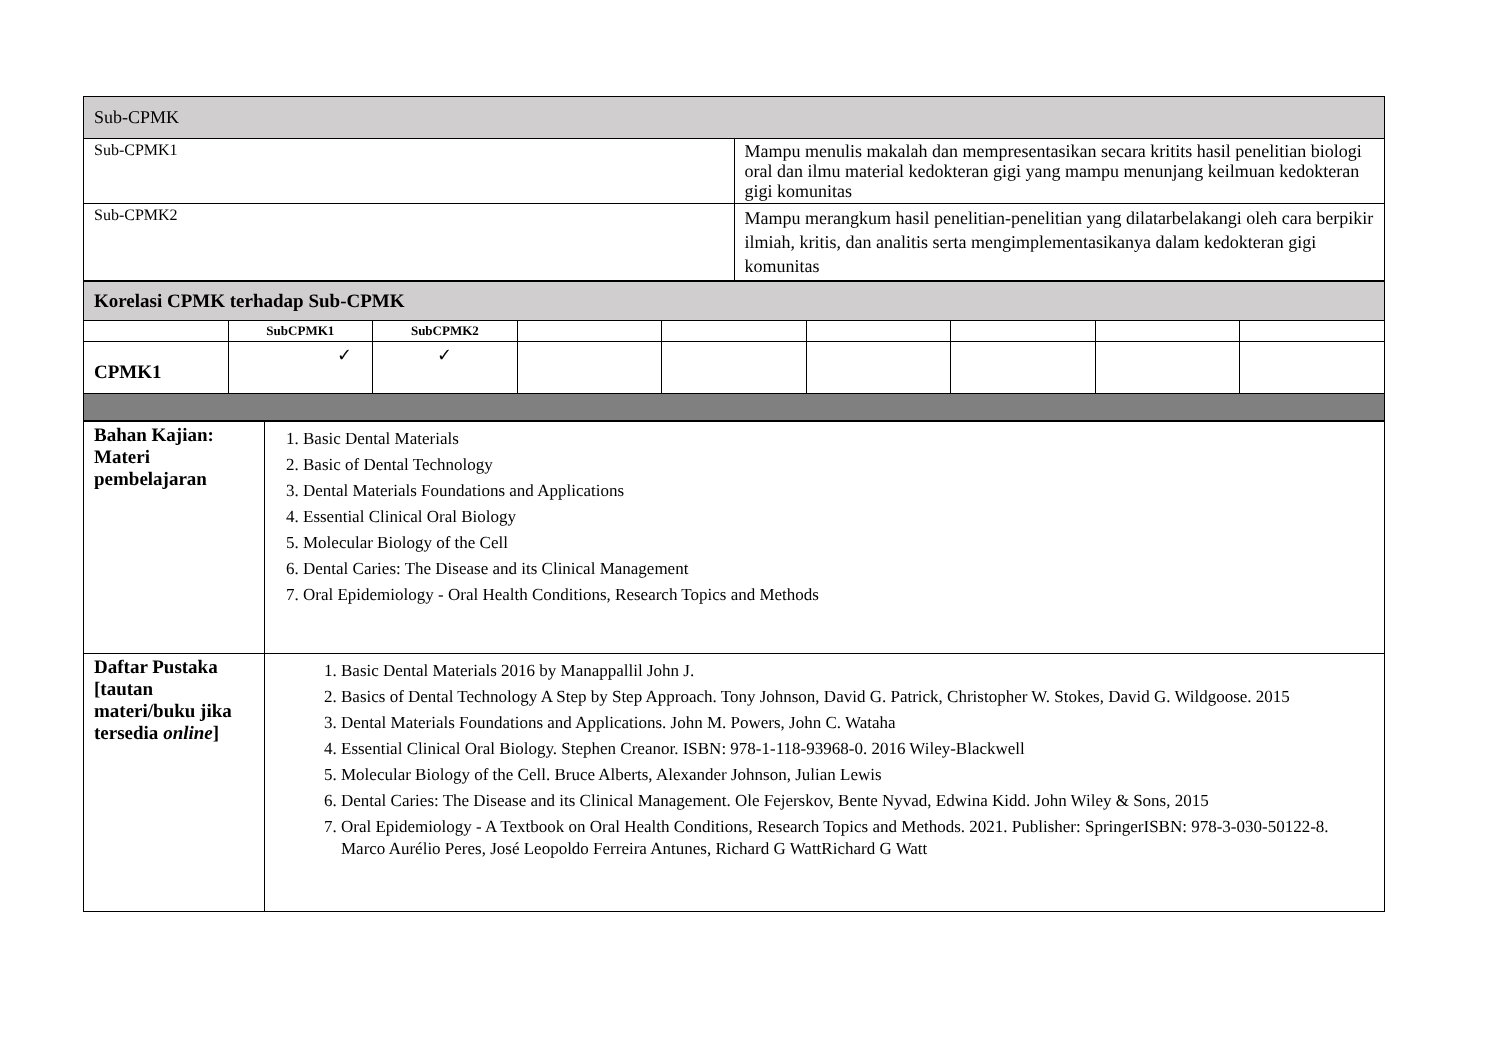| Sub-CPMK | |
| Sub-CPMK1 | Mampu menulis makalah dan mempresentasikan secara kritits hasil penelitian biologi oral dan ilmu material kedokteran gigi yang mampu menunjang keilmuan kedokteran gigi komunitas |
| Sub-CPMK2 | Mampu merangkum hasil penelitian-penelitian yang dilatarbelakangi oleh cara berpikir ilmiah, kritis, dan analitis serta mengimplementasikanya dalam kedokteran gigi komunitas |
| Korelasi CPMK terhadap Sub-CPMK | | | | | | | | |
| | SubCPMK1 | SubCPMK2 | | | | | | |
| CPMK1 | ✓ | ✓ | | | | | | |
| Bahan Kajian: Materi pembelajaran | 1. Basic Dental Materials 2. Basic of Dental Technology 3. Dental Materials Foundations and Applications 4. Essential Clinical Oral Biology 5. Molecular Biology of the Cell 6. Dental Caries: The Disease and its Clinical Management 7. Oral Epidemiology - Oral Health Conditions, Research Topics and Methods |
| Daftar Pustaka [tautan materi/buku jika tersedia online ] | 1. Basic Dental Materials 2016 by Manappallil John J. 2. Basics of Dental Technology A Step by Step Approach. Tony Johnson, David G. Patrick, Christopher W. Stokes, David G. Wildgoose. 2015 3. Dental Materials Foundations and Applications. John M. Powers, John C. Wataha 4. Essential Clinical Oral Biology. Stephen Creanor. ISBN: 978-1-118-93968-0. 2016 Wiley-Blackwell 5. Molecular Biology of the Cell. Bruce Alberts, Alexander Johnson, Julian Lewis 6. Dental Caries: The Disease and its Clinical Management. Ole Fejerskov, Bente Nyvad, Edwina Kidd. John Wiley & Sons, 2015 7. Oral Epidemiology - A Textbook on Oral Health Conditions, Research Topics and Methods. 2021. Publisher: SpringerISBN: 978-3-030-50122-8. Marco Aurélio Peres, José Leopoldo Ferreira Antunes, Richard G WattRichard G Watt |